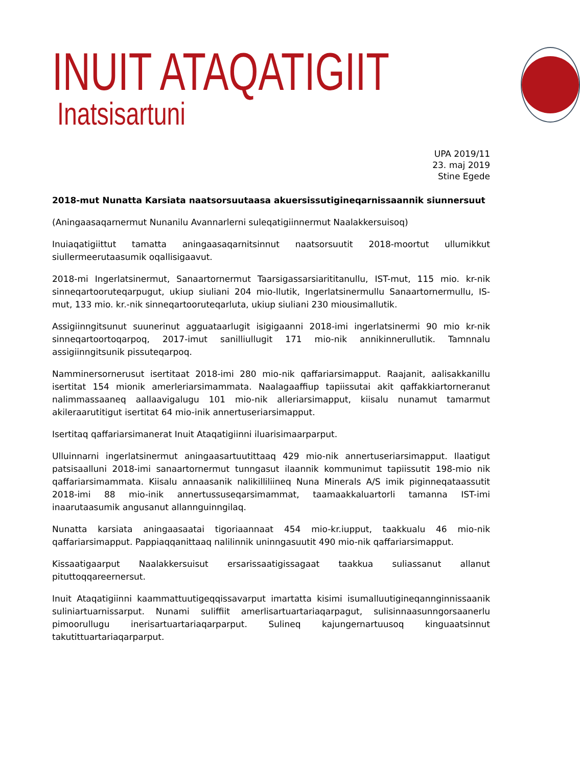INUIT ATAQATIGIIT
Inatsisartuni
UPA 2019/11
23. maj 2019
Stine Egede
2018-mut Nunatta Karsiata naatsorsuutaasa akuersissutigineqarnissaannik siunnersuut
(Aningaasaqarnermut Nunanilu Avannarlerni suleqatigiinnermut Naalakkersuisoq)
Inuiaqatigiittut tamatta aningaasaqarnitsinnut naatsorsuutit 2018-moortut ullumikkut siullermeerutaasumik oqallisigaavut.
2018-mi Ingerlatsinermut, Sanaartornermut Taarsigassarsiarititanullu, IST-mut, 115 mio. kr-nik sinneqartooruteqarpugut, ukiup siuliani 204 mio-llutik, Ingerlatsinermullu Sanaartornermullu, IS-mut, 133 mio. kr.-nik sinneqartooruteqarluta, ukiup siuliani 230 miousimallutik.
Assigiinngitsunut suunerinut agguataarlugit isigigaanni 2018-imi ingerlatsinermi 90 mio kr-nik sinneqartoortoqarpoq, 2017-imut sanilliullugit 171 mio-nik annikinnerullutik. Tamnnalu assigiinngitsunik pissuteqarpoq.
Namminersornerusut isertitaat 2018-imi 280 mio-nik qaffariarsimapput. Raajanit, aalisakkanillu isertitat 154 mionik amerleriarsimammata. Naalagaaffiup tapiissutai akit qaffakkiartorneranut nalimmassaaneq aallaavigalugu 101 mio-nik alleriarsimapput, kiisalu nunamut tamarmut akileraarutitigut isertitat 64 mio-inik annertuseriarsimapput.
Isertitaq qaffariarsimanerat Inuit Ataqatigiinni iluarisimaarparput.
Ulluinnarni ingerlatsinermut aningaasartuutittaaq 429 mio-nik annertuseriarsimapput. Ilaatigut patsisaalluni 2018-imi sanaartornermut tunngasut ilaannik kommunimut tapiissutit 198-mio nik qaffariarsimammata. Kiisalu annaasanik nalikilliliineq Nuna Minerals A/S imik piginneqataassutit 2018-imi 88 mio-inik annertussuseqarsimammat, taamaakkaluartorli tamanna IST-imi inaarutaasumik angusanut allannguinngilaq.
Nunatta karsiata aningaasaatai tigoriaannaat 454 mio-kr.iupput, taakkualu 46 mio-nik qaffariarsimapput. Pappiaqqanittaaq nalilinnik uninngasuutit 490 mio-nik qaffariarsimapput.
Kissaatigaarput Naalakkersuisut ersarissaatigissagaat taakkua suliassanut allanut pituttoqqareernersut.
Inuit Ataqatigiinni kaammattuutigeqqissavarput imartatta kisimi isumalluutigineqannginnissaanik suliniartuarnissarput. Nunami suliffiit amerlisartuartariaqarpagut, sulisinnaasunngorsaanerlu pimoorullugu inerisartuartariaqarparput. Sulineq kajungernartuusoq kinguaatsinnut takutittuartariaqarparput.